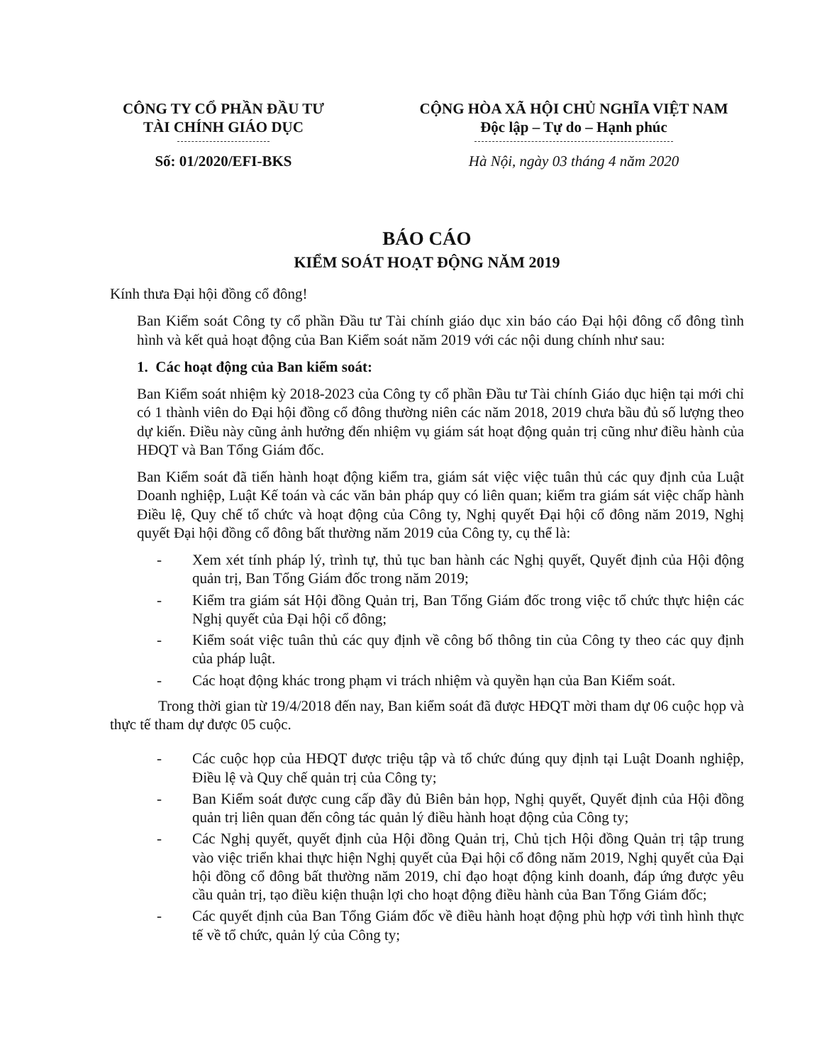CÔNG TY CỔ PHẦN ĐẦU TƯ
TÀI CHÍNH GIÁO DỤC
Số: 01/2020/EFI-BKS
CỘNG HÒA XÃ HỘI CHỦ NGHĨA VIỆT NAM
Độc lập – Tự do – Hạnh phúc
Hà Nội, ngày 03 tháng 4 năm 2020
BÁO CÁO
KIỂM SOÁT HOẠT ĐỘNG NĂM 2019
Kính thưa Đại hội đồng cổ đông!
Ban Kiểm soát Công ty cổ phần Đầu tư Tài chính giáo dục xin báo cáo Đại hội đông cổ đông tình hình và kết quả hoạt động của Ban Kiểm soát năm 2019 với các nội dung chính như sau:
1. Các hoạt động của Ban kiểm soát:
Ban Kiểm soát nhiệm kỳ 2018-2023 của Công ty cổ phần Đầu tư Tài chính Giáo dục hiện tại mới chỉ có 1 thành viên do Đại hội đồng cổ đông thường niên các năm 2018, 2019 chưa bầu đủ số lượng theo dự kiến. Điều này cũng ảnh hưởng đến nhiệm vụ giám sát hoạt động quản trị cũng như điều hành của HĐQT và Ban Tổng Giám đốc.
Ban Kiểm soát đã tiến hành hoạt động kiểm tra, giám sát việc việc tuân thủ các quy định của Luật Doanh nghiệp, Luật Kế toán và các văn bản pháp quy có liên quan; kiểm tra giám sát việc chấp hành Điều lệ, Quy chế tổ chức và hoạt động của Công ty, Nghị quyết Đại hội cổ đông năm 2019, Nghị quyết Đại hội đồng cổ đông bất thường năm 2019 của Công ty, cụ thể là:
- Xem xét tính pháp lý, trình tự, thủ tục ban hành các Nghị quyết, Quyết định của Hội động quản trị, Ban Tổng Giám đốc trong năm 2019;
- Kiểm tra giám sát Hội đồng Quản trị, Ban Tổng Giám đốc trong việc tổ chức thực hiện các Nghị quyết của Đại hội cổ đông;
- Kiểm soát việc tuân thủ các quy định về công bố thông tin của Công ty theo các quy định của pháp luật.
- Các hoạt động khác trong phạm vi trách nhiệm và quyền hạn của Ban Kiểm soát.
Trong thời gian từ 19/4/2018 đến nay, Ban kiểm soát đã được HĐQT mời tham dự 06 cuộc họp và thực tế tham dự được 05 cuộc.
- Các cuộc họp của HĐQT được triệu tập và tổ chức đúng quy định tại Luật Doanh nghiệp, Điều lệ và Quy chế quản trị của Công ty;
- Ban Kiểm soát được cung cấp đầy đủ Biên bản họp, Nghị quyết, Quyết định của Hội đồng quản trị liên quan đến công tác quản lý điều hành hoạt động của Công ty;
- Các Nghị quyết, quyết định của Hội đồng Quản trị, Chủ tịch Hội đồng Quản trị tập trung vào việc triển khai thực hiện Nghị quyết của Đại hội cổ đông năm 2019, Nghị quyết của Đại hội đồng cổ đông bất thường năm 2019, chỉ đạo hoạt động kinh doanh, đáp ứng được yêu cầu quản trị, tạo điều kiện thuận lợi cho hoạt động điều hành của Ban Tổng Giám đốc;
- Các quyết định của Ban Tổng Giám đốc về điều hành hoạt động phù hợp với tình hình thực tế về tổ chức, quản lý của Công ty;